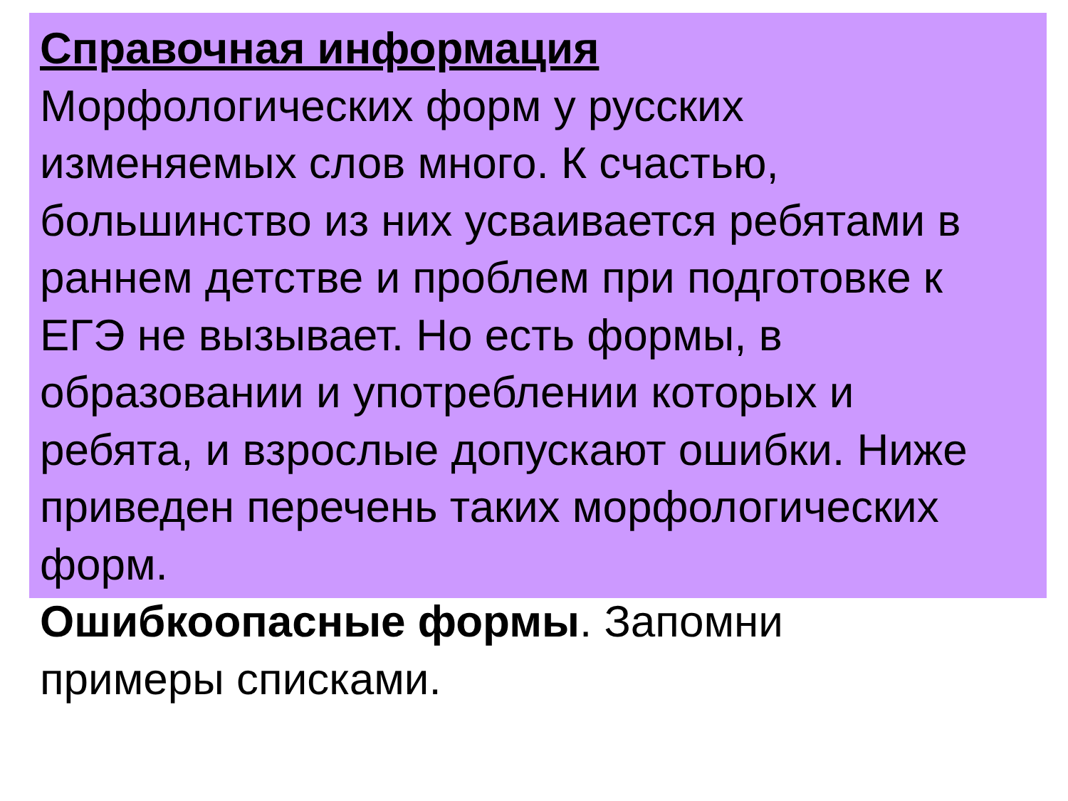Справочная информация
Морфологических форм у русских
изменяемых слов много. К счастью,
большинство из них усваивается ребятами в
раннем детстве и проблем при подготовке к
ЕГЭ не вызывает. Но есть формы, в
образовании и употреблении которых и
ребята, и взрослые допускают ошибки. Ниже
приведен перечень таких морфологических
форм.
Ошибкоопасные формы. Запомни
примеры списками.